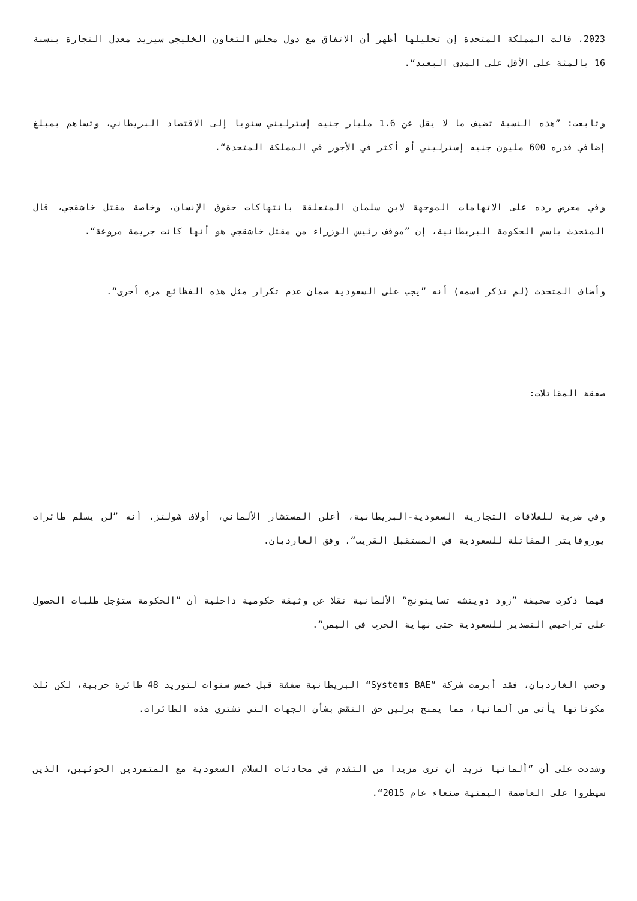2023، قالت المملكة المتحدة إن تحليلها أظهر أن الاتفاق مع دول مجلس التعاون الخليجي سيزيد معدل التجارة بنسبة 16 بالمئة على الأقل على المدى البعيد“.
وتابعت: ”هذه النسبة تضيف ما لا يقل عن 1.6 مليار جنيه إسترليني سنويا إلى الاقتصاد البريطاني، وتساهم بمبلغ إضافي قدره 600 مليون جنيه إسترليني أو أكثر في الأجور في المملكة المتحدة“.
وفي معرض رده على الاتهامات الموجهة لابن سلمان المتعلقة بانتهاكات حقوق الإنسان، وخاصة مقتل خاشقجي، قال المتحدث باسم الحكومة البريطانية، إن ”موقف رئيس الوزراء من مقتل خاشقجي هو أنها كانت جريمة مروعة“.
وأضاف المتحدث (لم تذكر اسمه) أنه ”يجب على السعودية ضمان عدم تكرار مثل هذه الفظائع مرة أخرى“.
صفقة المقاتلات:
وفي ضربة للعلاقات التجارية السعودية-البريطانية، أعلن المستشار الألماني، أولاف شولتز، أنه ”لن يسلم طائرات يوروفايتر المقاتلة للسعودية في المستقبل القريب“، وفق الغارديان.
فيما ذكرت صحيفة ”زود دويتشه تسايتونج“ الألمانية نقلا عن وثيقة حكومية داخلية أن ”الحكومة ستؤجل طلبات الحصول على تراخيص التصدير للسعودية حتى نهاية الحرب في اليمن“.
وحسب الغارديان، فقد أبرمت شركة ”Systems BAE“ البريطانية صفقة قبل خمس سنوات لتوريد 48 طائرة حربية، لكن ثلث مكوناتها يأتي من ألمانيا، مما يمنح برلين حق النقض بشأن الجهات التي تشتري هذه الطائرات.
وشددت على أن ”ألمانيا تريد أن ترى مزيدا من التقدم في محادثات السلام السعودية مع المتمردين الحوثيين، الذين سيطروا على العاصمة اليمنية صنعاء عام 2015“.